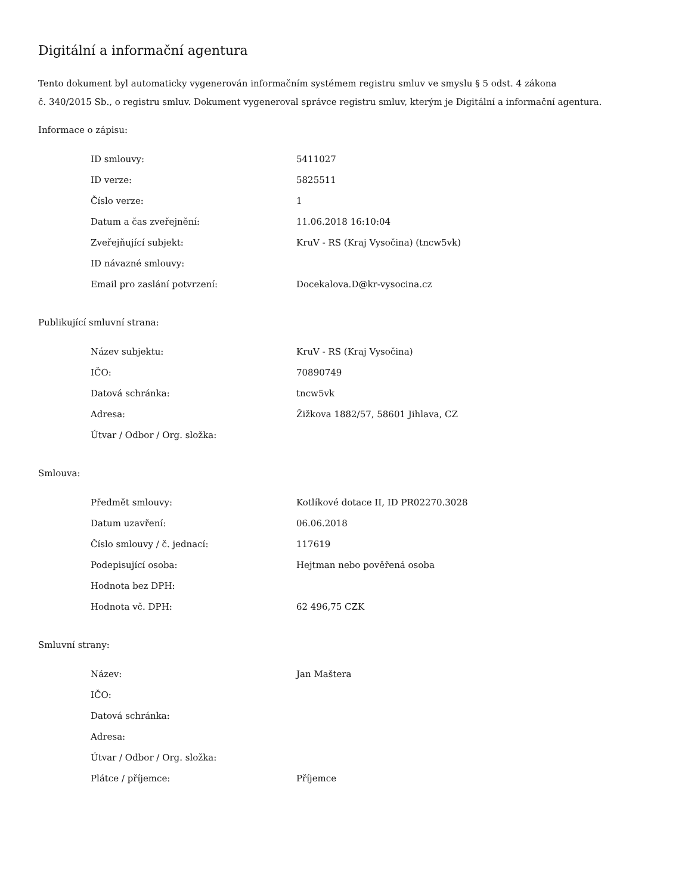Digitální a informační agentura
Tento dokument byl automaticky vygenerován informačním systémem registru smluv ve smyslu § 5 odst. 4 zákona
č. 340/2015 Sb., o registru smluv. Dokument vygeneroval správce registru smluv, kterým je Digitální a informační agentura.
Informace o zápisu:
| ID smlouvy: | 5411027 |
| ID verze: | 5825511 |
| Číslo verze: | 1 |
| Datum a čas zveřejnění: | 11.06.2018 16:10:04 |
| Zveřejňující subjekt: | KruV - RS (Kraj Vysočina) (tncw5vk) |
| ID návazné smlouvy: | |
| Email pro zaslání potvrzení: | Docekalova.D@kr-vysocina.cz |
Publikující smluvní strana:
| Název subjektu: | KruV - RS (Kraj Vysočina) |
| IČO: | 70890749 |
| Datová schránka: | tncw5vk |
| Adresa: | Žižkova 1882/57, 58601 Jihlava, CZ |
| Útvar / Odbor / Org. složka: | |
Smlouva:
| Předmět smlouvy: | Kotlíkové dotace II, ID PR02270.3028 |
| Datum uzavření: | 06.06.2018 |
| Číslo smlouvy / č. jednací: | 117619 |
| Podepisující osoba: | Hejtman nebo pověřená osoba |
| Hodnota bez DPH: | |
| Hodnota vč. DPH: | 62 496,75 CZK |
Smluvní strany:
| Název: | Jan Maštera |
| IČO: | |
| Datová schránka: | |
| Adresa: | |
| Útvar / Odbor / Org. složka: | |
| Plátce / příjemce: | Příjemce |